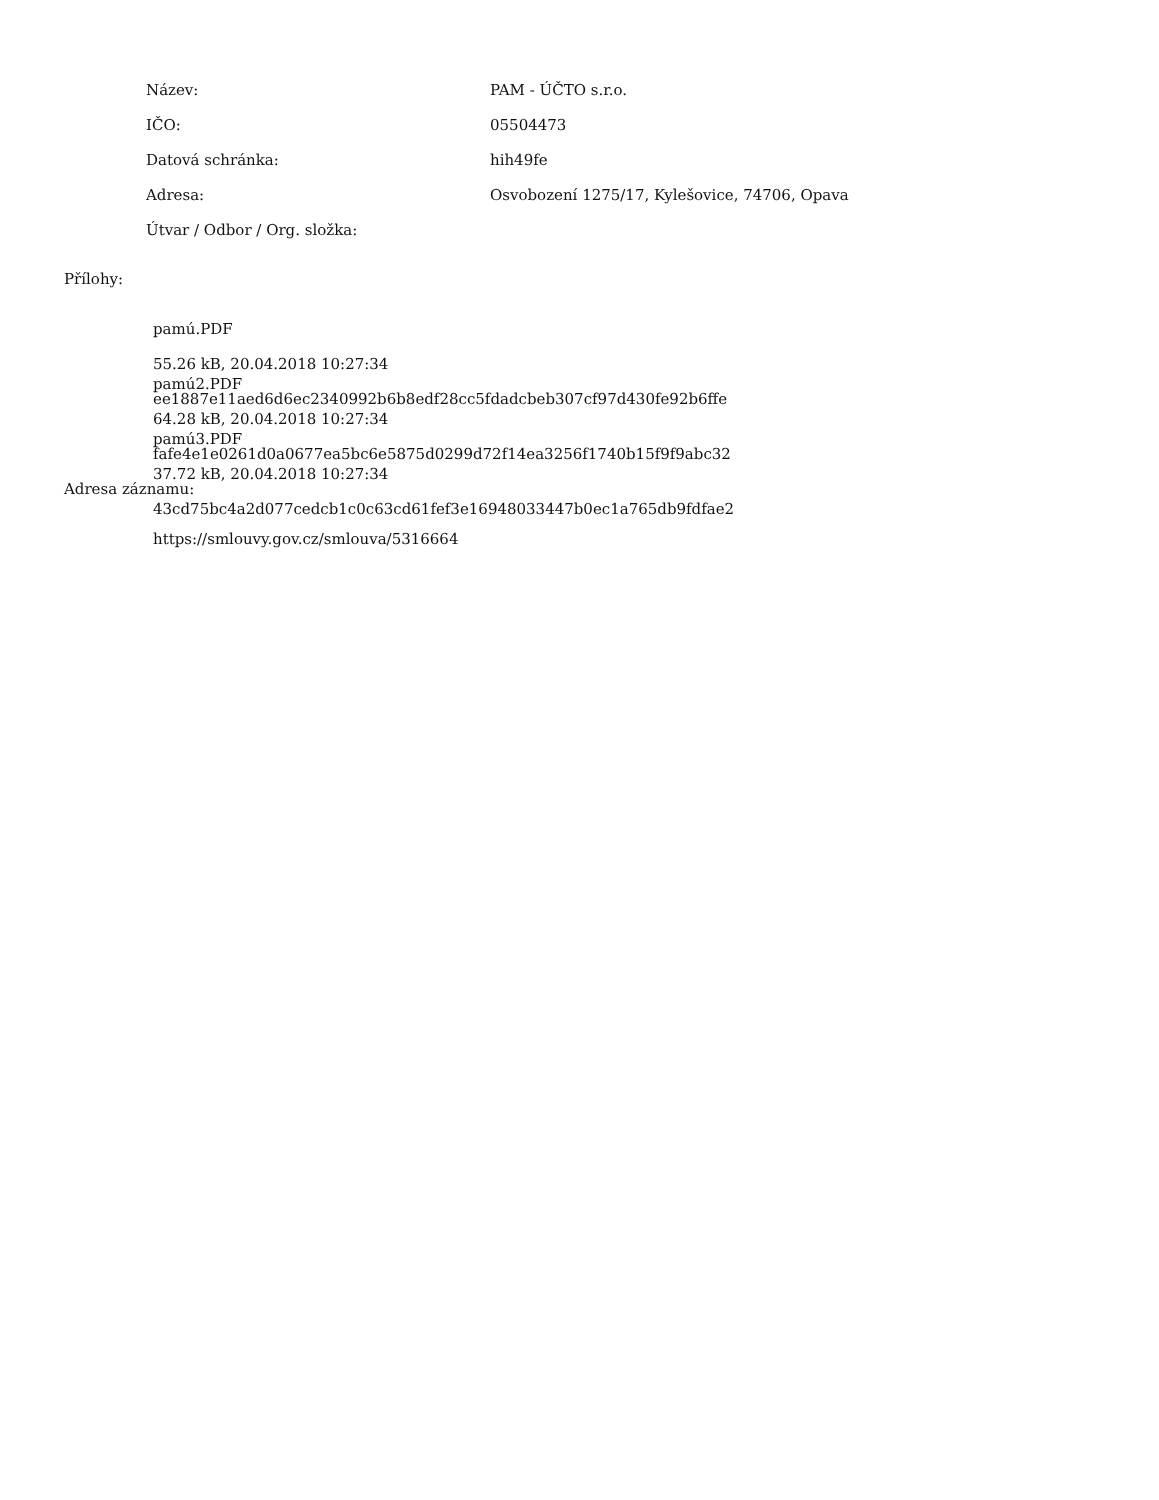| Název: | PAM - ÚČTO s.r.o. |
| IČO: | 05504473 |
| Datová schránka: | hih49fe |
| Adresa: | Osvobození 1275/17, Kylešovice, 74706, Opava |
| Útvar / Odbor / Org. složka: | |
Přílohy:
pamú.PDF
55.26 kB, 20.04.2018 10:27:34
ee1887e11aed6d6ec2340992b6b8edf28cc5fdadcbeb307cf97d430fe92b6ffe
pamú2.PDF
64.28 kB, 20.04.2018 10:27:34
fafe4e1e0261d0a0677ea5bc6e5875d0299d72f14ea3256f1740b15f9f9abc32
pamú3.PDF
37.72 kB, 20.04.2018 10:27:34
43cd75bc4a2d077cedcb1c0c63cd61fef3e16948033447b0ec1a765db9fdfae2
Adresa záznamu:
https://smlouvy.gov.cz/smlouva/5316664